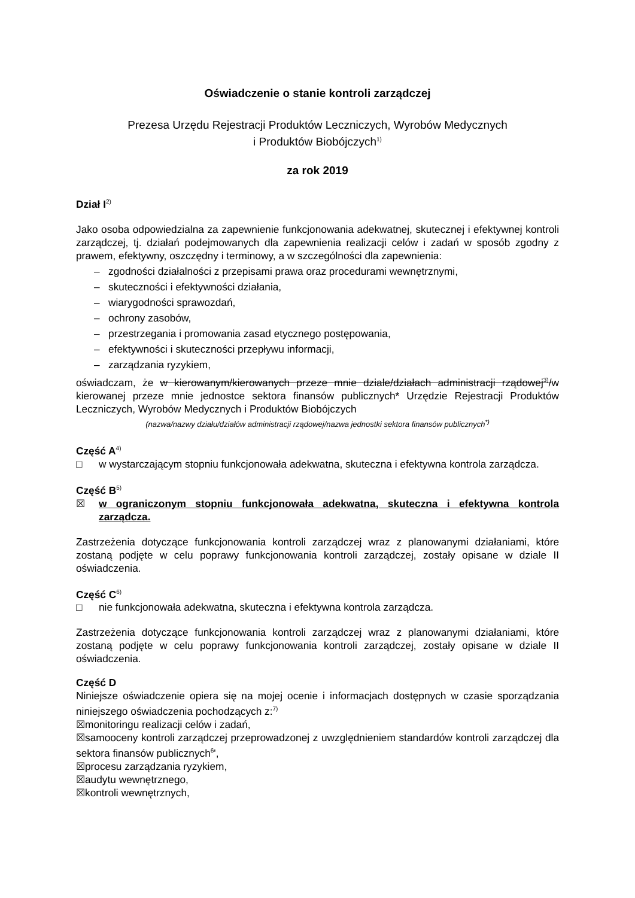Oświadczenie o stanie kontroli zarządczej
Prezesa Urzędu Rejestracji Produktów Leczniczych, Wyrobów Medycznych
i Produktów Biobójczych<sup>1)</sup>
za rok 2019
Dział I<sup>2)</sup>
Jako osoba odpowiedzialna za zapewnienie funkcjonowania adekwatnej, skutecznej i efektywnej kontroli zarządczej, tj. działań podejmowanych dla zapewnienia realizacji celów i zadań w sposób zgodny z prawem, efektywny, oszczędny i terminowy, a w szczególności dla zapewnienia:
– zgodności działalności z przepisami prawa oraz procedurami wewnętrznymi,
– skuteczności i efektywności działania,
– wiarygodności sprawozdań,
– ochrony zasobów,
– przestrzegania i promowania zasad etycznego postępowania,
– efektywności i skuteczności przepływu informacji,
– zarządzania ryzykiem,
oświadczam, że w kierowanym/kierowanych przeze mnie dziale/działach administracji rządowej<sup>3)</sup>/w kierowanej przeze mnie jednostce sektora finansów publicznych* Urzędzie Rejestracji Produktów Leczniczych, Wyrobów Medycznych i Produktów Biobójczych
(nazwa/nazwy działu/działów administracji rządowej/nazwa jednostki sektora finansów publicznych<sup>*)</sup>
Część A<sup>4)</sup>
□ w wystarczającym stopniu funkcjonowała adekwatna, skuteczna i efektywna kontrola zarządcza.
Część B<sup>5)</sup>
☒ w ograniczonym stopniu funkcjonowała adekwatna, skuteczna i efektywna kontrola zarządcza.
Zastrzeżenia dotyczące funkcjonowania kontroli zarządczej wraz z planowanymi działaniami, które zostaną podjęte w celu poprawy funkcjonowania kontroli zarządczej, zostały opisane w dziale II oświadczenia.
Część C<sup>6)</sup>
□ nie funkcjonowała adekwatna, skuteczna i efektywna kontrola zarządcza.
Zastrzeżenia dotyczące funkcjonowania kontroli zarządczej wraz z planowanymi działaniami, które zostaną podjęte w celu poprawy funkcjonowania kontroli zarządczej, zostały opisane w dziale II oświadczenia.
Część D
Niniejsze oświadczenie opiera się na mojej ocenie i informacjach dostępnych w czasie sporządzania niniejszego oświadczenia pochodzących z:<sup>7)</sup>
☒monitoringu realizacji celów i zadań,
☒samooceny kontroli zarządczej przeprowadzonej z uwzględnieniem standardów kontroli zarządczej dla sektora finansów publicznych<sup>6</sup>',
☒procesu zarządzania ryzykiem,
☒audytu wewnętrznego,
☒kontroli wewnętrznych,